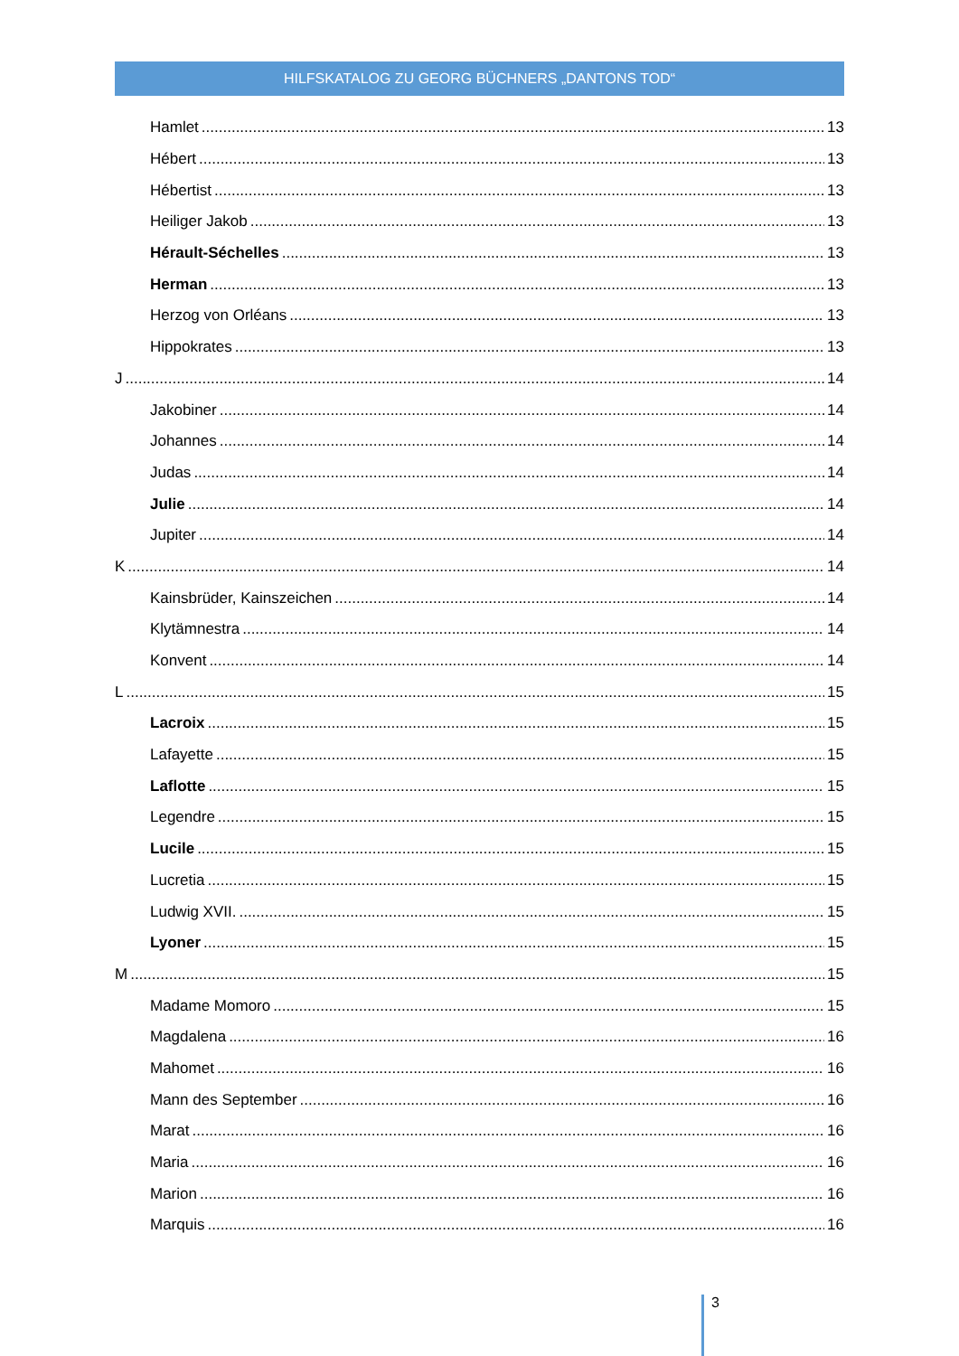HILFSKATALOG ZU GEORG BÜCHNERS „DANTONS TOD“
Hamlet 13
Hébert 13
Hébertist 13
Heiliger Jakob 13
Hérault-Séchelles 13
Herman 13
Herzog von Orléans 13
Hippokrates 13
J 14
Jakobiner 14
Johannes 14
Judas 14
Julie 14
Jupiter 14
K 14
Kainsbrüder, Kainszeichen 14
Klytämnestra 14
Konvent 14
L 15
Lacroix 15
Lafayette 15
Laflotte 15
Legendre 15
Lucile 15
Lucretia 15
Ludwig XVII. 15
Lyoner 15
M 15
Madame Momoro 15
Magdalena 16
Mahomet 16
Mann des September 16
Marat 16
Maria 16
Marion 16
Marquis 16
3